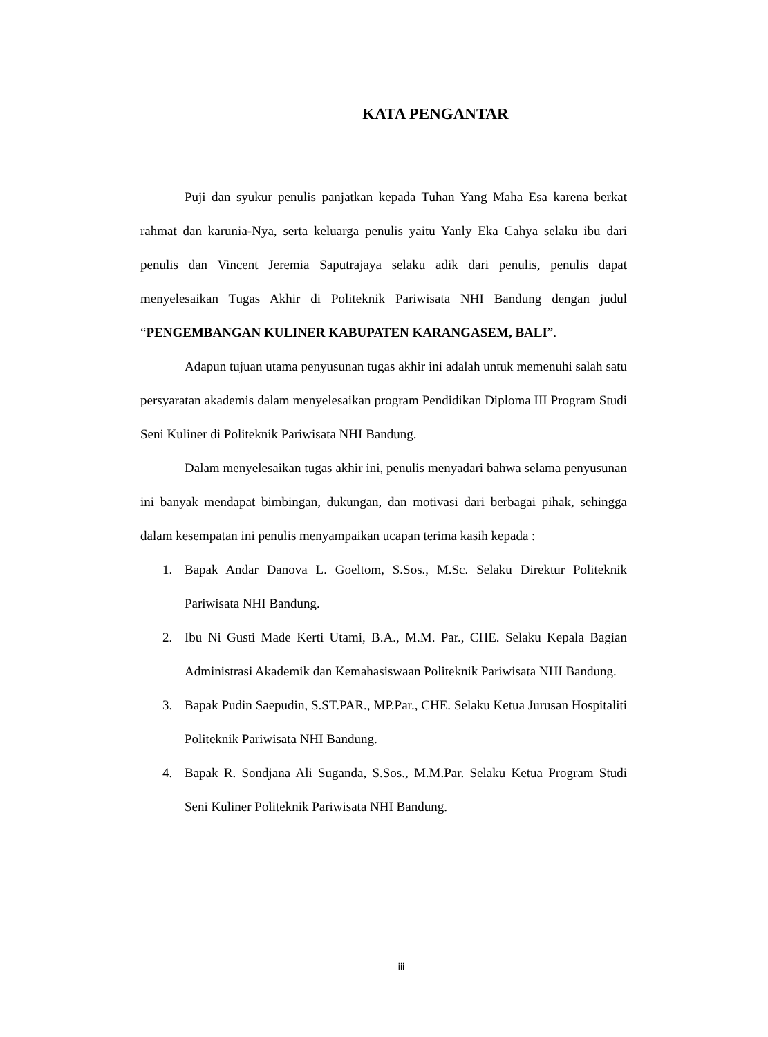KATA PENGANTAR
Puji dan syukur penulis panjatkan kepada Tuhan Yang Maha Esa karena berkat rahmat dan karunia-Nya, serta keluarga penulis yaitu Yanly Eka Cahya selaku ibu dari penulis dan Vincent Jeremia Saputrajaya selaku adik dari penulis, penulis dapat menyelesaikan Tugas Akhir di Politeknik Pariwisata NHI Bandung dengan judul “PENGEMBANGAN KULINER KABUPATEN KARANGASEM, BALI”.
Adapun tujuan utama penyusunan tugas akhir ini adalah untuk memenuhi salah satu persyaratan akademis dalam menyelesaikan program Pendidikan Diploma III Program Studi Seni Kuliner di Politeknik Pariwisata NHI Bandung.
Dalam menyelesaikan tugas akhir ini, penulis menyadari bahwa selama penyusunan ini banyak mendapat bimbingan, dukungan, dan motivasi dari berbagai pihak, sehingga dalam kesempatan ini penulis menyampaikan ucapan terima kasih kepada :
1. Bapak Andar Danova L. Goeltom, S.Sos., M.Sc. Selaku Direktur Politeknik Pariwisata NHI Bandung.
2. Ibu Ni Gusti Made Kerti Utami, B.A., M.M. Par., CHE. Selaku Kepala Bagian Administrasi Akademik dan Kemahasiswaan Politeknik Pariwisata NHI Bandung.
3. Bapak Pudin Saepudin, S.ST.PAR., MP.Par., CHE. Selaku Ketua Jurusan Hospitaliti Politeknik Pariwisata NHI Bandung.
4. Bapak R. Sondjana Ali Suganda, S.Sos., M.M.Par. Selaku Ketua Program Studi Seni Kuliner Politeknik Pariwisata NHI Bandung.
iii